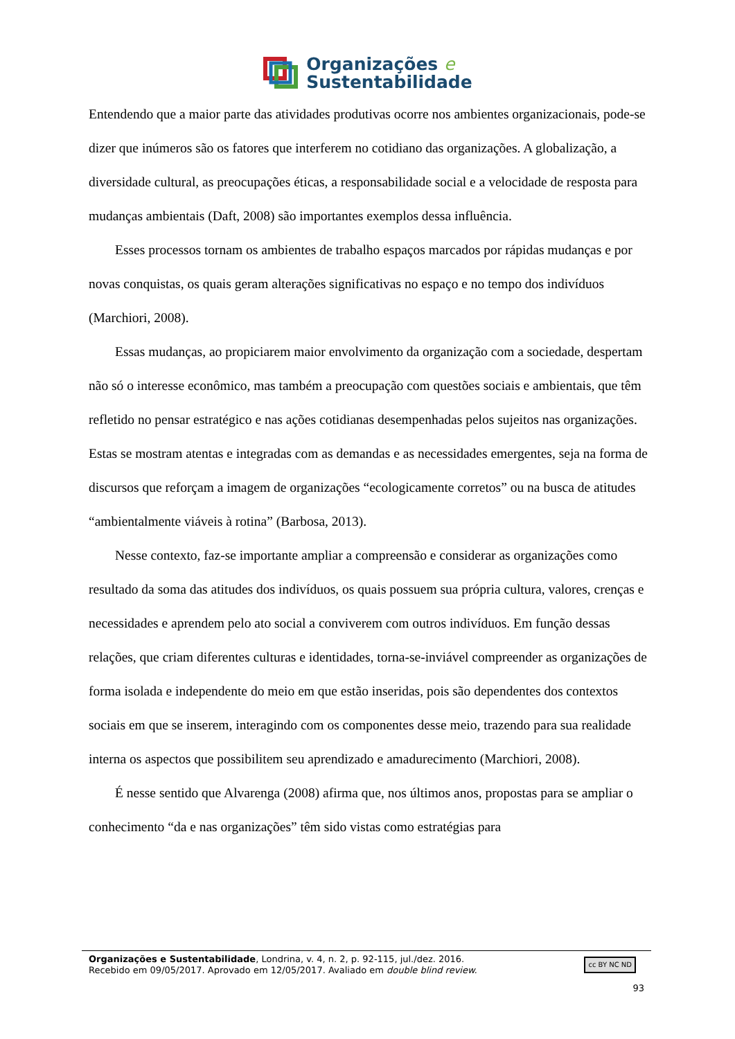Organizações e
Sustentabilidade
Entendendo que a maior parte das atividades produtivas ocorre nos ambientes organizacionais, pode-se dizer que inúmeros são os fatores que interferem no cotidiano das organizações. A globalização, a diversidade cultural, as preocupações éticas, a responsabilidade social e a velocidade de resposta para mudanças ambientais (Daft, 2008) são importantes exemplos dessa influência.
Esses processos tornam os ambientes de trabalho espaços marcados por rápidas mudanças e por novas conquistas, os quais geram alterações significativas no espaço e no tempo dos indivíduos (Marchiori, 2008).
Essas mudanças, ao propiciarem maior envolvimento da organização com a sociedade, despertam não só o interesse econômico, mas também a preocupação com questões sociais e ambientais, que têm refletido no pensar estratégico e nas ações cotidianas desempenhadas pelos sujeitos nas organizações. Estas se mostram atentas e integradas com as demandas e as necessidades emergentes, seja na forma de discursos que reforçam a imagem de organizações “ecologicamente corretos” ou na busca de atitudes “ambientalmente viáveis à rotina” (Barbosa, 2013).
Nesse contexto, faz-se importante ampliar a compreensão e considerar as organizações como resultado da soma das atitudes dos indivíduos, os quais possuem sua própria cultura, valores, crenças e necessidades e aprendem pelo ato social a conviverem com outros indivíduos. Em função dessas relações, que criam diferentes culturas e identidades, torna-se-inviável compreender as organizações de forma isolada e independente do meio em que estão inseridas, pois são dependentes dos contextos sociais em que se inserem, interagindo com os componentes desse meio, trazendo para sua realidade interna os aspectos que possibilitem seu aprendizado e amadurecimento (Marchiori, 2008).
É nesse sentido que Alvarenga (2008) afirma que, nos últimos anos, propostas para se ampliar o conhecimento “da e nas organizações” têm sido vistas como estratégias para
Organizações e Sustentabilidade, Londrina, v. 4, n. 2, p. 92-115, jul./dez. 2016.
Recebido em 09/05/2017. Aprovado em 12/05/2017. Avaliado em double blind review.
cc BY NC ND
93